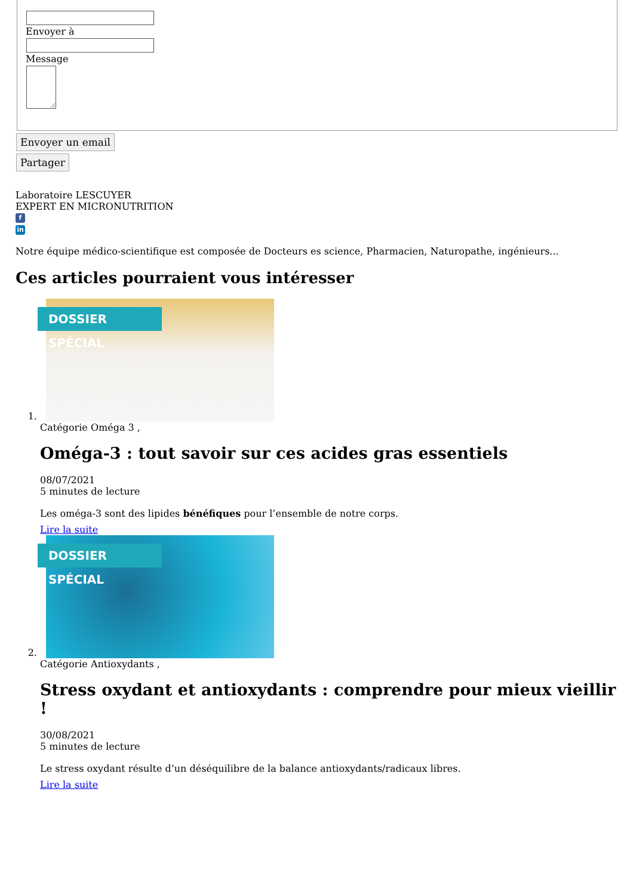Envoyer à
Message
Envoyer un email
Partager
Laboratoire LESCUYER
EXPERT EN MICRONUTRITION
f
in
Notre équipe médico-scientifique est composée de Docteurs es science, Pharmacien, Naturopathe, ingénieurs...
Ces articles pourraient vous intéresser
1. DOSSIER SPÉCIAL
Catégorie Oméga 3 ,
Oméga-3 : tout savoir sur ces acides gras essentiels
08/07/2021
5 minutes de lecture
Les oméga-3 sont des lipides bénéfiques pour l’ensemble de notre corps.
Lire la suite
2. DOSSIER SPÉCIAL
Catégorie Antioxydants ,
Stress oxydant et antioxydants : comprendre pour mieux vieillir !
30/08/2021
5 minutes de lecture
Le stress oxydant résulte d’un déséquilibre de la balance antioxydants/radicaux libres.
Lire la suite